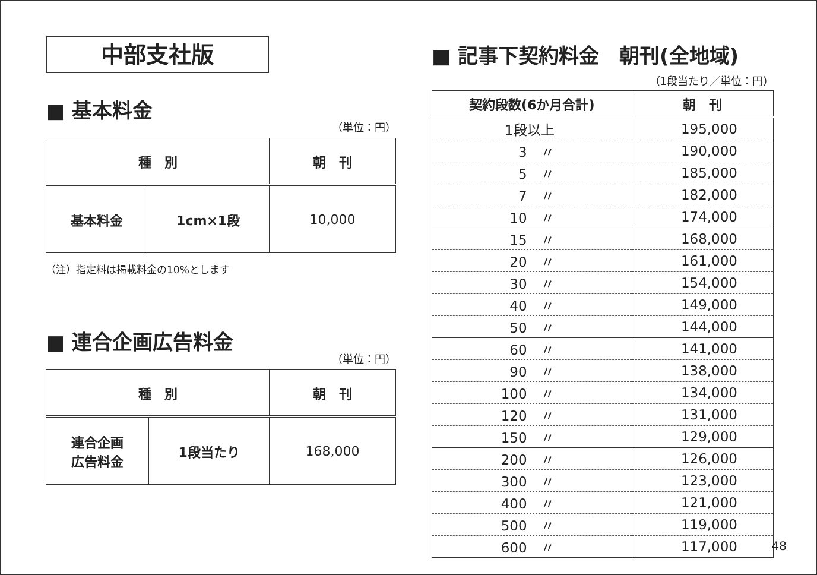中部支社版
■ 基本料金
（単位：円）
| 種 別 | | 朝 刊 |
| --- | --- | --- |
| 基本料金 | 1cm×1段 | 10,000 |
（注）指定料は掲載料金の10%とします
■ 連合企画広告料金
（単位：円）
| 種 別 | | 朝 刊 |
| --- | --- | --- |
| 連合企画 広告料金 | 1段当たり | 168,000 |
■ 記事下契約料金　朝刊(全地域)
（1段当たり／単位：円）
| 契約段数(6か月合計) | 朝 刊 |
| --- | --- |
| 1段以上 | 195,000 |
| 3 〃 | 190,000 |
| 5 〃 | 185,000 |
| 7 〃 | 182,000 |
| 10 〃 | 174,000 |
| 15 〃 | 168,000 |
| 20 〃 | 161,000 |
| 30 〃 | 154,000 |
| 40 〃 | 149,000 |
| 50 〃 | 144,000 |
| 60 〃 | 141,000 |
| 90 〃 | 138,000 |
| 100 〃 | 134,000 |
| 120 〃 | 131,000 |
| 150 〃 | 129,000 |
| 200 〃 | 126,000 |
| 300 〃 | 123,000 |
| 400 〃 | 121,000 |
| 500 〃 | 119,000 |
| 600 〃 | 117,000 |
48